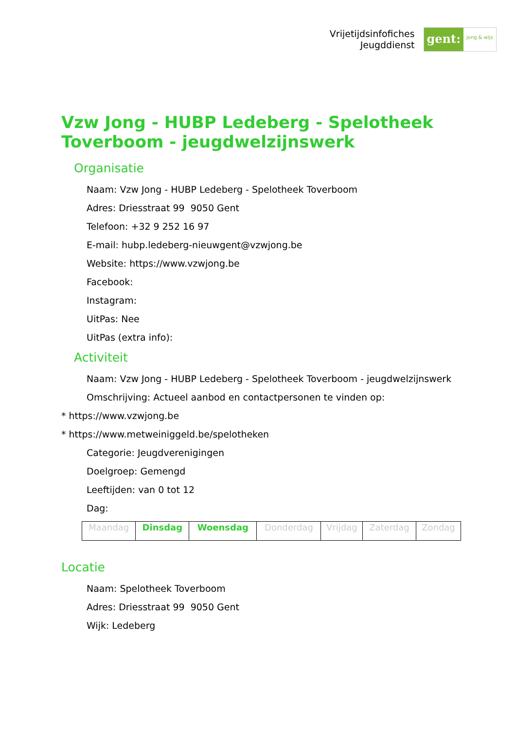Vrijetijdsinfofiches
Jeugddienst
gent:
jong & wijs
Vzw Jong - HUBP Ledeberg - Spelotheek Toverboom - jeugdwelzijnswerk
Organisatie
Naam: Vzw Jong - HUBP Ledeberg - Spelotheek Toverboom
Adres: Driesstraat 99 9050 Gent
Telefoon: +32 9 252 16 97
E-mail: hubp.ledeberg-nieuwgent@vzwjong.be
Website: https://www.vzwjong.be
Facebook:
Instagram:
UitPas: Nee
UitPas (extra info):
Activiteit
Naam: Vzw Jong - HUBP Ledeberg - Spelotheek Toverboom - jeugdwelzijnswerk
Omschrijving: Actueel aanbod en contactpersonen te vinden op:
* https://www.vzwjong.be
* https://www.metweiniggeld.be/spelotheken
Categorie: Jeugdverenigingen
Doelgroep: Gemengd
Leeftijden: van 0 tot 12
Dag:
| Maandag | Dinsdag | Woensdag | Donderdag | Vrijdag | Zaterdag | Zondag |
Locatie
Naam: Spelotheek Toverboom
Adres: Driesstraat 99 9050 Gent
Wijk: Ledeberg